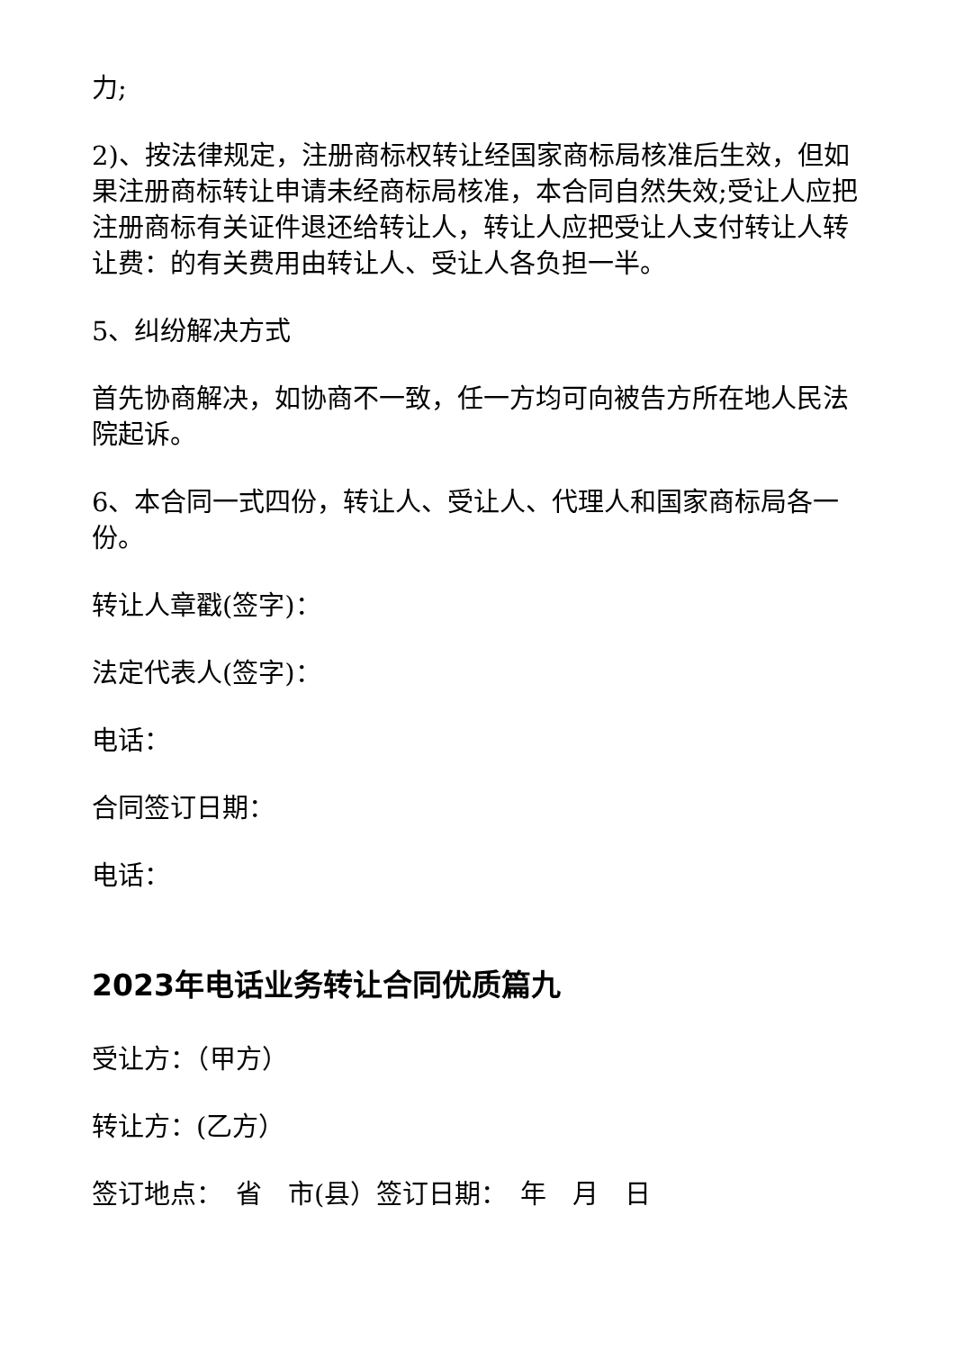力;
2)、按法律规定，注册商标权转让经国家商标局核准后生效，但如果注册商标转让申请未经商标局核准，本合同自然失效;受让人应把注册商标有关证件退还给转让人，转让人应把受让人支付转让人转让费：的有关费用由转让人、受让人各负担一半。
5、纠纷解决方式
首先协商解决，如协商不一致，任一方均可向被告方所在地人民法院起诉。
6、本合同一式四份，转让人、受让人、代理人和国家商标局各一份。
转让人章戳(签字)：
法定代表人(签字)：
电话：
合同签订日期：
电话：
2023年电话业务转让合同优质篇九
受让方：（甲方）
转让方：(乙方）
签订地点：　省　市(县）签订日期：　年　月　日